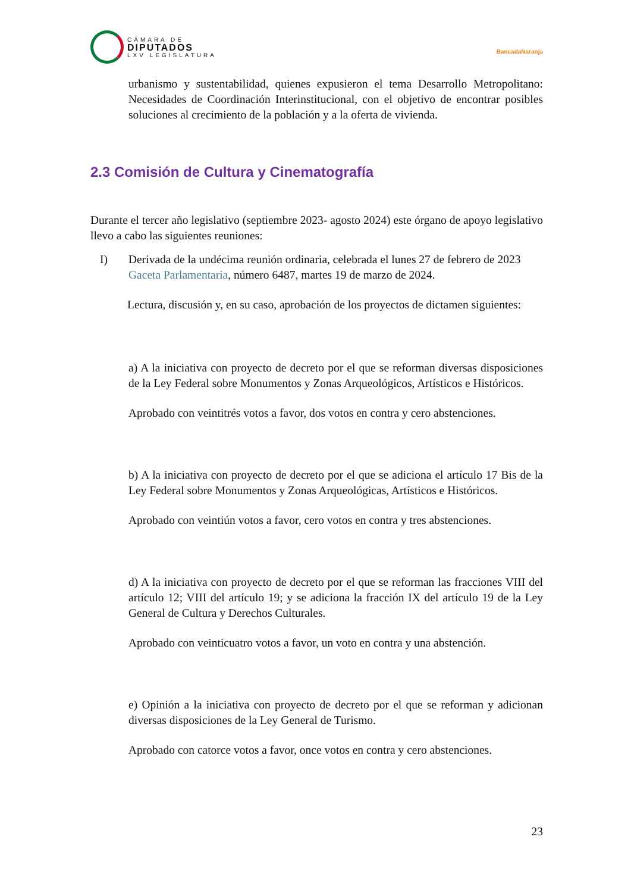CÁMARA DE
DIPUTADOS
LXV LEGISLATURA
BancadaNaranja
urbanismo y sustentabilidad, quienes expusieron el tema Desarrollo Metropolitano: Necesidades de Coordinación Interinstitucional, con el objetivo de encontrar posibles soluciones al crecimiento de la población y a la oferta de vivienda.
2.3 Comisión de Cultura y Cinematografía
Durante el tercer año legislativo (septiembre 2023- agosto 2024) este órgano de apoyo legislativo llevo a cabo las siguientes reuniones:
I) Derivada de la undécima reunión ordinaria, celebrada el lunes 27 de febrero de 2023
Gaceta Parlamentaria, número 6487, martes 19 de marzo de 2024.
Lectura, discusión y, en su caso, aprobación de los proyectos de dictamen siguientes:
a) A la iniciativa con proyecto de decreto por el que se reforman diversas disposiciones de la Ley Federal sobre Monumentos y Zonas Arqueológicos, Artísticos e Históricos.
Aprobado con veintitrés votos a favor, dos votos en contra y cero abstenciones.
b) A la iniciativa con proyecto de decreto por el que se adiciona el artículo 17 Bis de la Ley Federal sobre Monumentos y Zonas Arqueológicas, Artísticos e Históricos.
Aprobado con veintiún votos a favor, cero votos en contra y tres abstenciones.
d) A la iniciativa con proyecto de decreto por el que se reforman las fracciones VIII del artículo 12; VIII del artículo 19; y se adiciona la fracción IX del artículo 19 de la Ley General de Cultura y Derechos Culturales.
Aprobado con veinticuatro votos a favor, un voto en contra y una abstención.
e) Opinión a la iniciativa con proyecto de decreto por el que se reforman y adicionan diversas disposiciones de la Ley General de Turismo.
Aprobado con catorce votos a favor, once votos en contra y cero abstenciones.
23